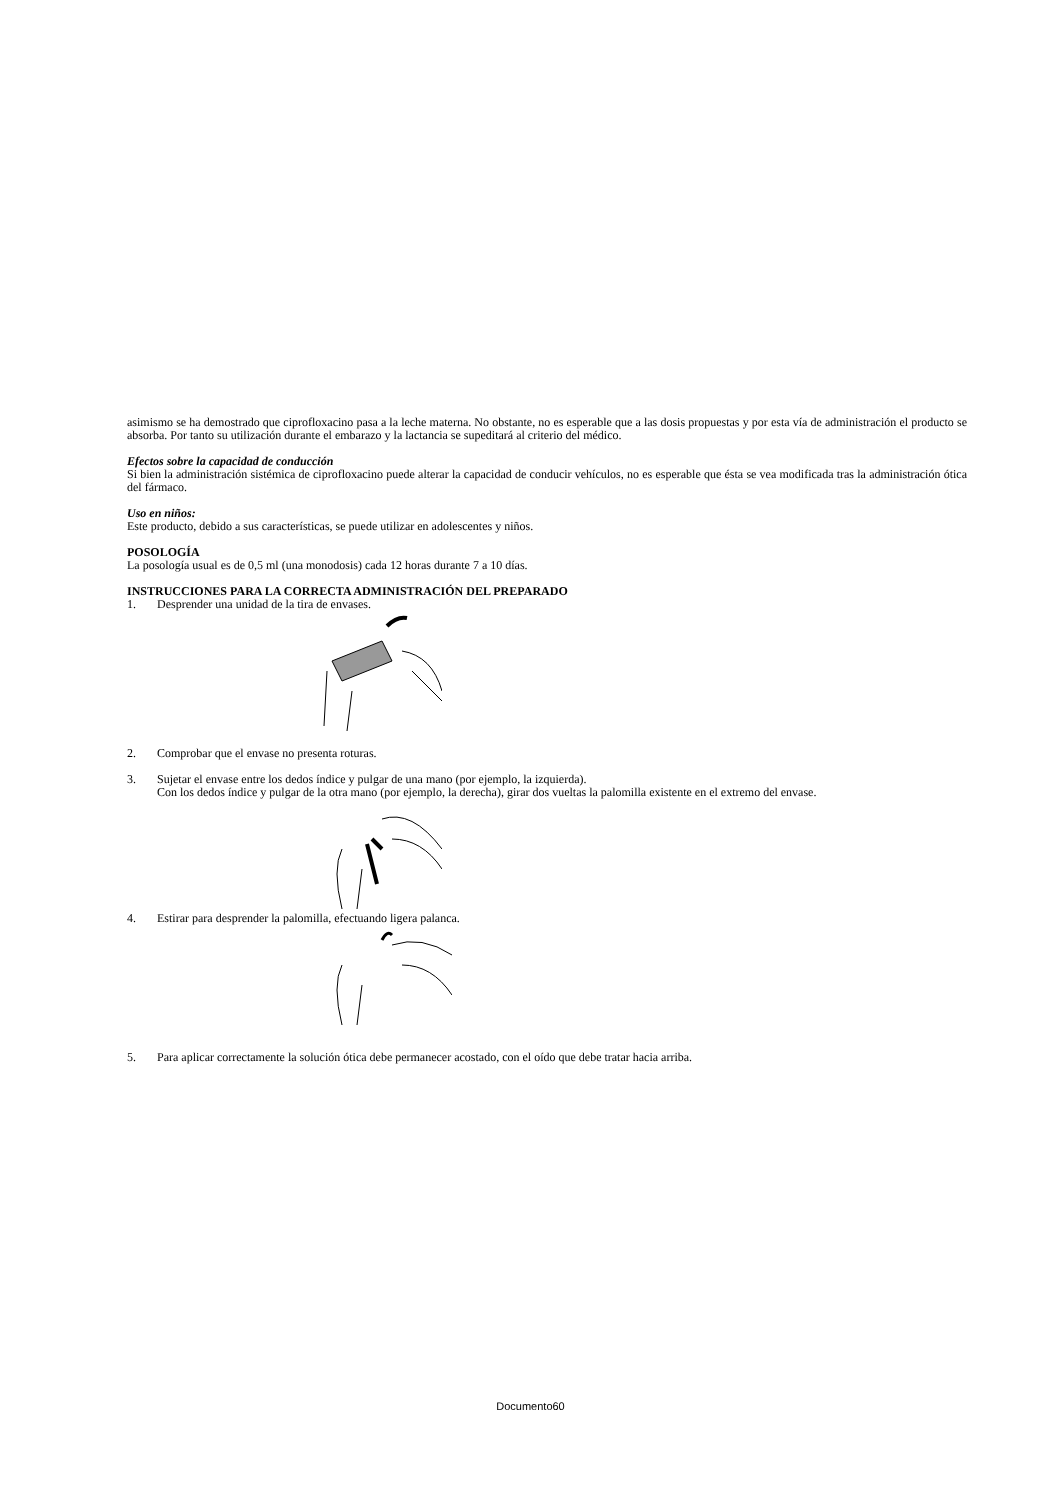asimismo se ha demostrado que ciprofloxacino pasa a la leche materna. No obstante, no es esperable que a las dosis propuestas y por esta vía de administración el producto se absorba. Por tanto su utilización durante el embarazo y la lactancia se supeditará al criterio del médico.
Efectos sobre la capacidad de conducción
Si bien la administración sistémica de ciprofloxacino puede alterar la capacidad de conducir vehículos, no es esperable que ésta se vea modificada tras la administración ótica del fármaco.
Uso en niños:
Este producto, debido a sus características, se puede utilizar en adolescentes y niños.
POSOLOGÍA
La posología usual es de 0,5 ml (una monodosis) cada 12 horas durante 7 a 10 días.
INSTRUCCIONES PARA LA CORRECTA ADMINISTRACIÓN DEL PREPARADO
1. Desprender una unidad de la tira de envases.
2. Comprobar que el envase no presenta roturas.
3. Sujetar el envase entre los dedos índice y pulgar de una mano (por ejemplo, la izquierda).
Con los dedos índice y pulgar de la otra mano (por ejemplo, la derecha), girar dos vueltas la palomilla existente en el extremo del envase.
4. Estirar para desprender la palomilla, efectuando ligera palanca.
5. Para aplicar correctamente la solución ótica debe permanecer acostado, con el oído que debe tratar hacia arriba.
Documento60